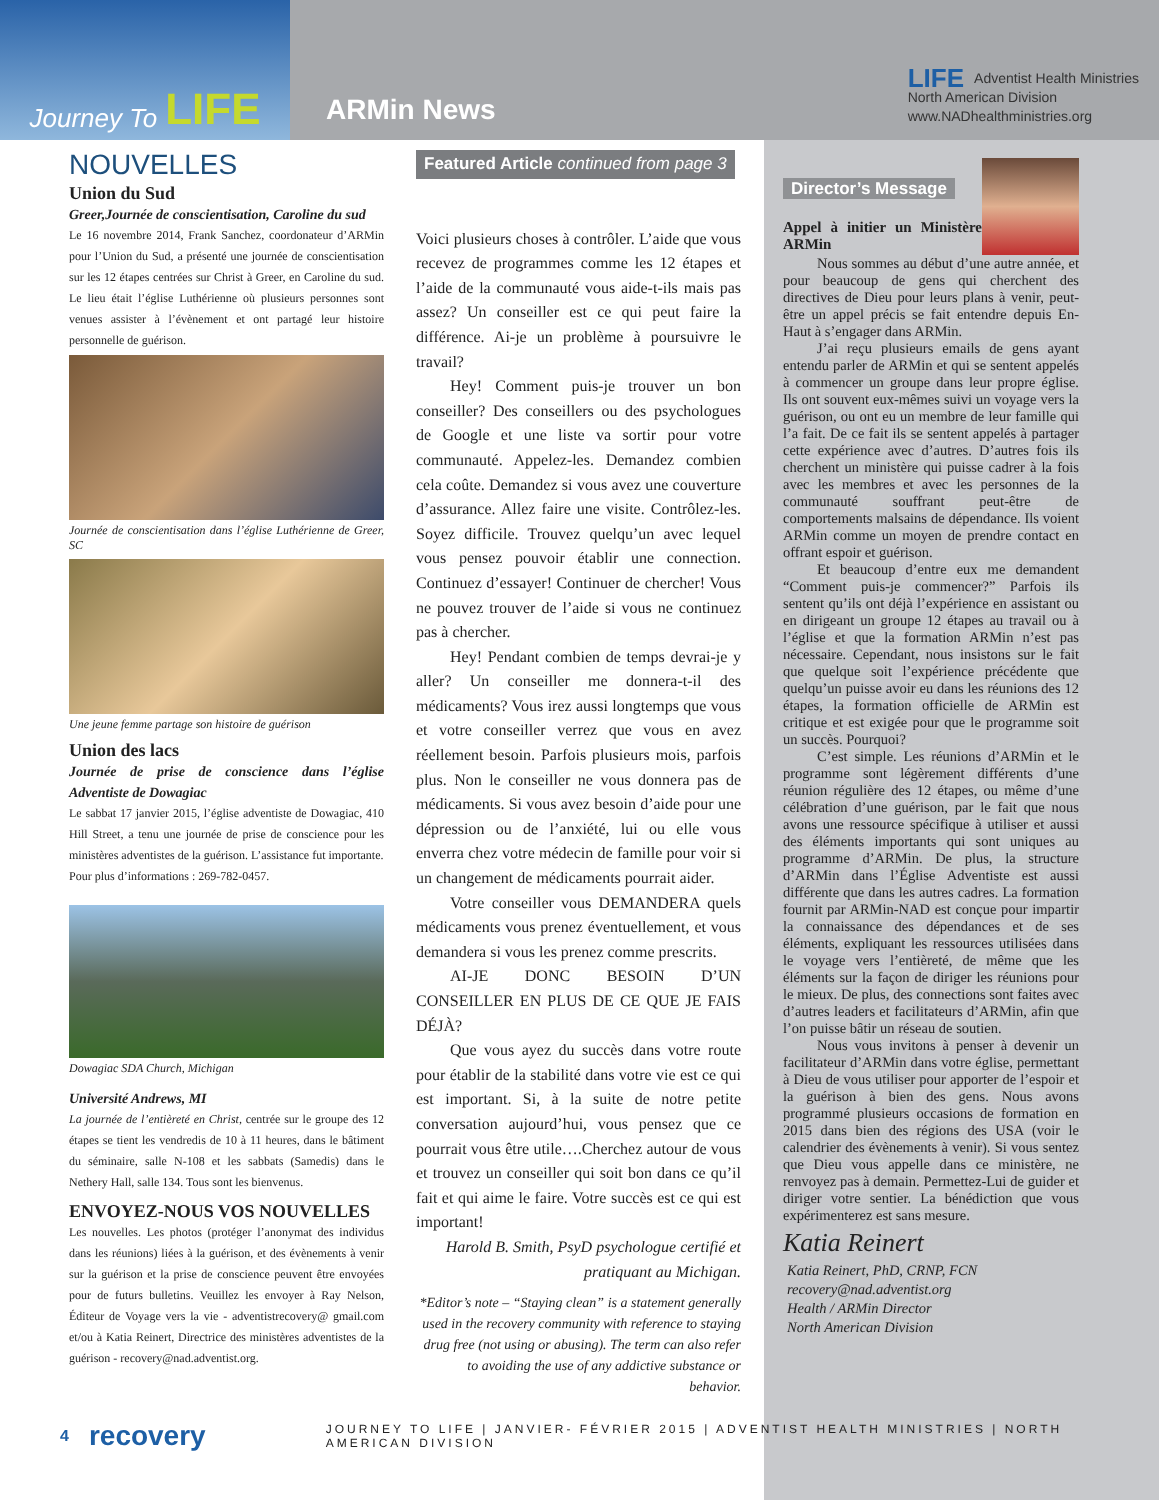Journey To LIFE
ARMin News
LIFE Adventist Health Ministries
North American Division
www.NADhealthministries.org
NOUVELLES
Union du Sud
Greer,Journée de conscientisation, Caroline du sud
Le 16 novembre 2014, Frank Sanchez, coordonateur d’ARMin pour l’Union du Sud, a présenté une journée de conscientisation sur les 12 étapes centrées sur Christ à Greer, en Caroline du sud. Le lieu était l’église Luthérienne où plusieurs personnes sont venues assister à l’évènement et ont partagé leur histoire personnelle de guérison.
Journée de conscientisation dans l’église Luthérienne de Greer, SC
Une jeune femme partage son histoire de guérison
Union des lacs
Journée de prise de conscience dans l’église Adventiste de Dowagiac
Le sabbat 17 janvier 2015, l’église adventiste de Dowagiac, 410 Hill Street, a tenu une journée de prise de conscience pour les ministères adventistes de la guérison. L’assistance fut importante.
Pour plus d’informations : 269-782-0457.
Dowagiac SDA Church, Michigan
Université Andrews, MI
La journée de l’entièreté en Christ, centrée sur le groupe des 12 étapes se tient les vendredis de 10 à 11 heures, dans le bâtiment du séminaire, salle N-108 et les sabbats (Samedis) dans le Nethery Hall, salle 134. Tous sont les bienvenus.
ENVOYEZ-NOUS VOS NOUVELLES
Les nouvelles. Les photos (protéger l’anonymat des individus dans les réunions) liées à la guérison, et des évènements à venir sur la guérison et la prise de conscience peuvent être envoyées pour de futurs bulletins. Veuillez les envoyer à Ray Nelson, Éditeur de Voyage vers la vie - adventistrecovery@ gmail.com et/ou à Katia Reinert, Directrice des ministères adventistes de la guérison - recovery@nad.adventist.org.
Featured Article continued from page 3
Voici plusieurs choses à contrôler. L’aide que vous recevez de programmes comme les 12 étapes et l’aide de la communauté vous aide-t-ils mais pas assez? Un conseiller est ce qui peut faire la différence. Ai-je un problème à poursuivre le travail?
Hey! Comment puis-je trouver un bon conseiller? Des conseillers ou des psychologues de Google et une liste va sortir pour votre communauté. Appelez-les. Demandez combien cela coûte. Demandez si vous avez une couverture d’assurance. Allez faire une visite. Contrôlez-les. Soyez difficile. Trouvez quelqu’un avec lequel vous pensez pouvoir établir une connection. Continuez d’essayer! Continuer de chercher! Vous ne pouvez trouver de l’aide si vous ne continuez pas à chercher.
Hey! Pendant combien de temps devrai-je y aller? Un conseiller me donnera-t-il des médicaments? Vous irez aussi longtemps que vous et votre conseiller verrez que vous en avez réellement besoin. Parfois plusieurs mois, parfois plus. Non le conseiller ne vous donnera pas de médicaments. Si vous avez besoin d’aide pour une dépression ou de l’anxiété, lui ou elle vous enverra chez votre médecin de famille pour voir si un changement de médicaments pourrait aider.
Votre conseiller vous DEMANDERA quels médicaments vous prenez éventuellement, et vous demandera si vous les prenez comme prescrits.
AI-JE DONC BESOIN D’UN CONSEILLER EN PLUS DE CE QUE JE FAIS DÉJÀ?
Que vous ayez du succès dans votre route pour établir de la stabilité dans votre vie est ce qui est important. Si, à la suite de notre petite conversation aujourd’hui, vous pensez que ce pourrait vous être utile….Cherchez autour de vous et trouvez un conseiller qui soit bon dans ce qu’il fait et qui aime le faire. Votre succès est ce qui est important!
Harold B. Smith, PsyD psychologue certifié et pratiquant au Michigan.
*Editor’s note – “Staying clean” is a statement generally used in the recovery community with reference to staying drug free (not using or abusing). The term can also refer to avoiding the use of any addictive substance or behavior.
Director’s Message
Appel à initier un Ministère ARMin
Nous sommes au début d’une autre année, et pour beaucoup de gens qui cherchent des directives de Dieu pour leurs plans à venir, peut-être un appel précis se fait entendre depuis En-Haut à s’engager dans ARMin.
J’ai reçu plusieurs emails de gens ayant entendu parler de ARMin et qui se sentent appelés à commencer un groupe dans leur propre église. Ils ont souvent eux-mêmes suivi un voyage vers la guérison, ou ont eu un membre de leur famille qui l’a fait. De ce fait ils se sentent appelés à partager cette expérience avec d’autres. D’autres fois ils cherchent un ministère qui puisse cadrer à la fois avec les membres et avec les personnes de la communauté souffrant peut-être de comportements malsains de dépendance. Ils voient ARMin comme un moyen de prendre contact en offrant espoir et guérison.
Et beaucoup d’entre eux me demandent “Comment puis-je commencer?” Parfois ils sentent qu’ils ont déjà l’expérience en assistant ou en dirigeant un groupe 12 étapes au travail ou à l’église et que la formation ARMin n’est pas nécessaire. Cependant, nous insistons sur le fait que quelque soit l’expérience précédente que quelqu’un puisse avoir eu dans les réunions des 12 étapes, la formation officielle de ARMin est critique et est exigée pour que le programme soit un succès. Pourquoi?
C’est simple. Les réunions d’ARMin et le programme sont légèrement différents d’une réunion régulière des 12 étapes, ou même d’une célébration d’une guérison, par le fait que nous avons une ressource spécifique à utiliser et aussi des éléments importants qui sont uniques au programme d’ARMin. De plus, la structure d’ARMin dans l’Église Adventiste est aussi différente que dans les autres cadres. La formation fournit par ARMin-NAD est conçue pour impartir la connaissance des dépendances et de ses éléments, expliquant les ressources utilisées dans le voyage vers l’entièreté, de même que les éléments sur la façon de diriger les réunions pour le mieux. De plus, des connections sont faites avec d’autres leaders et facilitateurs d’ARMin, afin que l’on puisse bâtir un réseau de soutien.
Nous vous invitons à penser à devenir un facilitateur d’ARMin dans votre église, permettant à Dieu de vous utiliser pour apporter de l’espoir et la guérison à bien des gens. Nous avons programmé plusieurs occasions de formation en 2015 dans bien des régions des USA (voir le calendrier des évènements à venir). Si vous sentez que Dieu vous appelle dans ce ministère, ne renvoyez pas à demain. Permettez-Lui de guider et diriger votre sentier. La bénédiction que vous expérimenterez est sans mesure.
Katia Reinert
Katia Reinert, PhD, CRNP, FCN
recovery@nad.adventist.org
Health / ARMin Director
North American Division
4 recovery JOURNEY TO LIFE | JANVIER- FÉVRIER 2015 | ADVENTIST HEALTH MINISTRIES | NORTH AMERICAN DIVISION